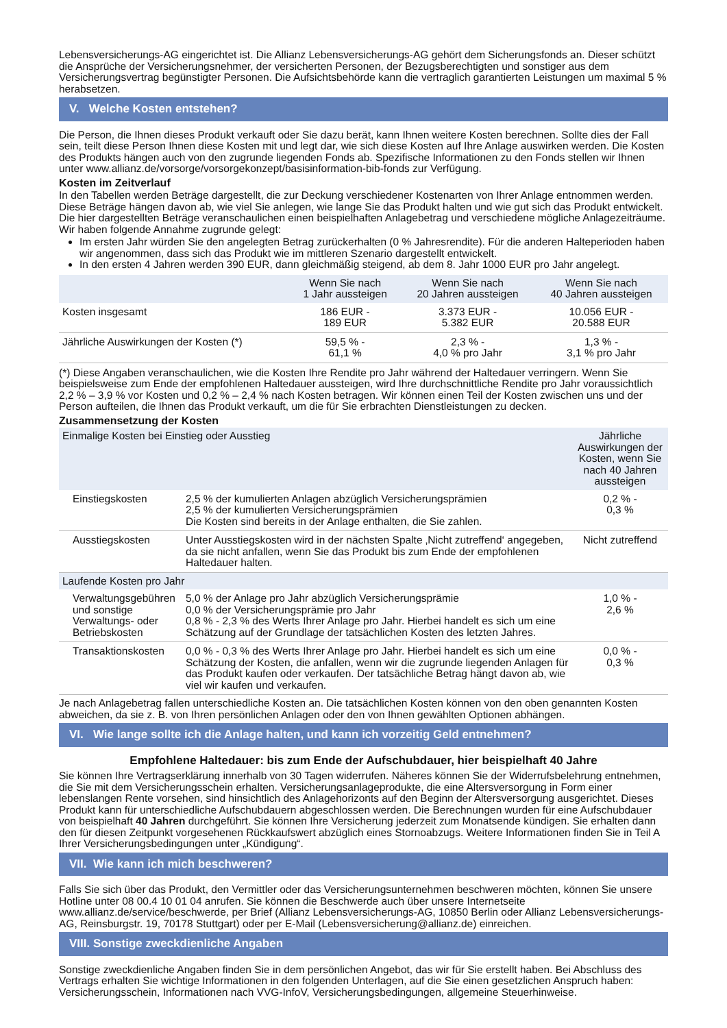Lebensversicherungs-AG eingerichtet ist. Die Allianz Lebensversicherungs-AG gehört dem Sicherungsfonds an. Dieser schützt die Ansprüche der Versicherungsnehmer, der versicherten Personen, der Bezugsberechtigten und sonstiger aus dem Versicherungsvertrag begünstigter Personen. Die Aufsichtsbehörde kann die vertraglich garantierten Leistungen um maximal 5 % herabsetzen.
V. Welche Kosten entstehen?
Die Person, die Ihnen dieses Produkt verkauft oder Sie dazu berät, kann Ihnen weitere Kosten berechnen. Sollte dies der Fall sein, teilt diese Person Ihnen diese Kosten mit und legt dar, wie sich diese Kosten auf Ihre Anlage auswirken werden. Die Kosten des Produkts hängen auch von den zugrunde liegenden Fonds ab. Spezifische Informationen zu den Fonds stellen wir Ihnen unter www.allianz.de/vorsorge/vorsorgekonzept/basisinformation-bib-fonds zur Verfügung.
Kosten im Zeitverlauf
In den Tabellen werden Beträge dargestellt, die zur Deckung verschiedener Kostenarten von Ihrer Anlage entnommen werden. Diese Beträge hängen davon ab, wie viel Sie anlegen, wie lange Sie das Produkt halten und wie gut sich das Produkt entwickelt. Die hier dargestellten Beträge veranschaulichen einen beispielhaften Anlagebetrag und verschiedene mögliche Anlagezeiträume. Wir haben folgende Annahme zugrunde gelegt:
Im ersten Jahr würden Sie den angelegten Betrag zurückerhalten (0 % Jahresrendite). Für die anderen Halteperioden haben wir angenommen, dass sich das Produkt wie im mittleren Szenario dargestellt entwickelt.
In den ersten 4 Jahren werden 390 EUR, dann gleichmäßig steigend, ab dem 8. Jahr 1000 EUR pro Jahr angelegt.
| | Wenn Sie nach 1 Jahr aussteigen | Wenn Sie nach 20 Jahren aussteigen | Wenn Sie nach 40 Jahren aussteigen |
| --- | --- | --- | --- |
| Kosten insgesamt | 186 EUR - 189 EUR | 3.373 EUR - 5.382 EUR | 10.056 EUR - 20.588 EUR |
| Jährliche Auswirkungen der Kosten (*) | 59,5 % - 61,1 % | 2,3 % - 4,0 % pro Jahr | 1,3 % - 3,1 % pro Jahr |
(*) Diese Angaben veranschaulichen, wie die Kosten Ihre Rendite pro Jahr während der Haltedauer verringern. Wenn Sie beispielsweise zum Ende der empfohlenen Haltedauer aussteigen, wird Ihre durchschnittliche Rendite pro Jahr voraussichtlich 2,2 % – 3,9 % vor Kosten und 0,2 % – 2,4 % nach Kosten betragen. Wir können einen Teil der Kosten zwischen uns und der Person aufteilen, die Ihnen das Produkt verkauft, um die für Sie erbrachten Dienstleistungen zu decken.
Zusammensetzung der Kosten
| Einmalige Kosten bei Einstieg oder Ausstieg | | Jährliche Auswirkungen der Kosten, wenn Sie nach 40 Jahren aussteigen |
| --- | --- | --- |
| Einstiegskosten | 2,5 % der kumulierten Anlagen abzüglich Versicherungsprämien 2,5 % der kumulierten Versicherungsprämien Die Kosten sind bereits in der Anlage enthalten, die Sie zahlen. | 0,2 % - 0,3 % |
| Ausstiegskosten | Unter Ausstiegskosten wird in der nächsten Spalte ‚Nicht zutreffend‘ angegeben, da sie nicht anfallen, wenn Sie das Produkt bis zum Ende der empfohlenen Haltedauer halten. | Nicht zutreffend |
| Laufende Kosten pro Jahr | | |
| Verwaltungsgebühren und sonstige Verwaltungs- oder Betriebskosten | 5,0 % der Anlage pro Jahr abzüglich Versicherungsprämie 0,0 % der Versicherungsprämie pro Jahr 0,8 % - 2,3 % des Werts Ihrer Anlage pro Jahr. Hierbei handelt es sich um eine Schätzung auf der Grundlage der tatsächlichen Kosten des letzten Jahres. | 1,0 % - 2,6 % |
| Transaktionskosten | 0,0 % - 0,3 % des Werts Ihrer Anlage pro Jahr. Hierbei handelt es sich um eine Schätzung der Kosten, die anfallen, wenn wir die zugrunde liegenden Anlagen für das Produkt kaufen oder verkaufen. Der tatsächliche Betrag hängt davon ab, wie viel wir kaufen und verkaufen. | 0,0 % - 0,3 % |
Je nach Anlagebetrag fallen unterschiedliche Kosten an. Die tatsächlichen Kosten können von den oben genannten Kosten abweichen, da sie z. B. von Ihren persönlichen Anlagen oder den von Ihnen gewählten Optionen abhängen.
VI. Wie lange sollte ich die Anlage halten, und kann ich vorzeitig Geld entnehmen?
Empfohlene Haltedauer: bis zum Ende der Aufschubdauer, hier beispielhaft 40 Jahre
Sie können Ihre Vertragserklärung innerhalb von 30 Tagen widerrufen. Näheres können Sie der Widerrufsbelehrung entnehmen, die Sie mit dem Versicherungsschein erhalten. Versicherungsanlageprodukte, die eine Altersversorgung in Form einer lebenslangen Rente vorsehen, sind hinsichtlich des Anlagehorizonts auf den Beginn der Altersversorgung ausgerichtet. Dieses Produkt kann für unterschiedliche Aufschubdauern abgeschlossen werden. Die Berechnungen wurden für eine Aufschubdauer von beispielhaft 40 Jahren durchgeführt. Sie können Ihre Versicherung jederzeit zum Monatsende kündigen. Sie erhalten dann den für diesen Zeitpunkt vorgesehenen Rückkaufswert abzüglich eines Stornoabzugs. Weitere Informationen finden Sie in Teil A Ihrer Versicherungsbedingungen unter „Kündigung“.
VII. Wie kann ich mich beschweren?
Falls Sie sich über das Produkt, den Vermittler oder das Versicherungsunternehmen beschweren möchten, können Sie unsere Hotline unter 08 00.4 10 01 04 anrufen. Sie können die Beschwerde auch über unsere Internetseite www.allianz.de/service/beschwerde, per Brief (Allianz Lebensversicherungs-AG, 10850 Berlin oder Allianz Lebensversicherungs-AG, Reinsburgstr. 19, 70178 Stuttgart) oder per E-Mail (Lebensversicherung@allianz.de) einreichen.
VIII. Sonstige zweckdienliche Angaben
Sonstige zweckdienliche Angaben finden Sie in dem persönlichen Angebot, das wir für Sie erstellt haben. Bei Abschluss des Vertrags erhalten Sie wichtige Informationen in den folgenden Unterlagen, auf die Sie einen gesetzlichen Anspruch haben: Versicherungsschein, Informationen nach VVG-InfoV, Versicherungsbedingungen, allgemeine Steuerhinweise.